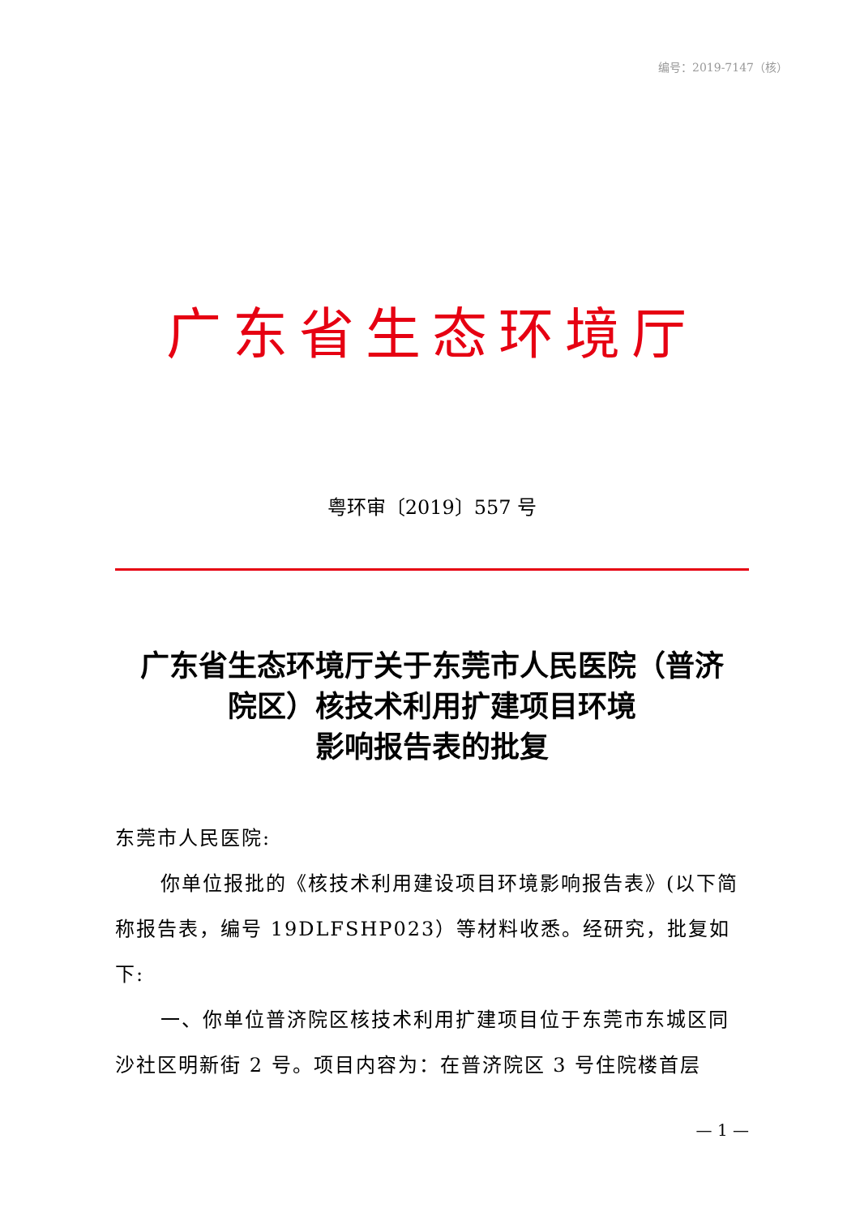编号：2019-7147（核）
广东省生态环境厅
粤环审〔2019〕557 号
广东省生态环境厅关于东莞市人民医院（普济
院区）核技术利用扩建项目环境
影响报告表的批复
东莞市人民医院:
你单位报批的《核技术利用建设项目环境影响报告表》(以下简称报告表，编号 19DLFSHP023）等材料收悉。经研究，批复如下:
一、你单位普济院区核技术利用扩建项目位于东莞市东城区同沙社区明新街 2 号。项目内容为：在普济院区 3 号住院楼首层
— 1 —